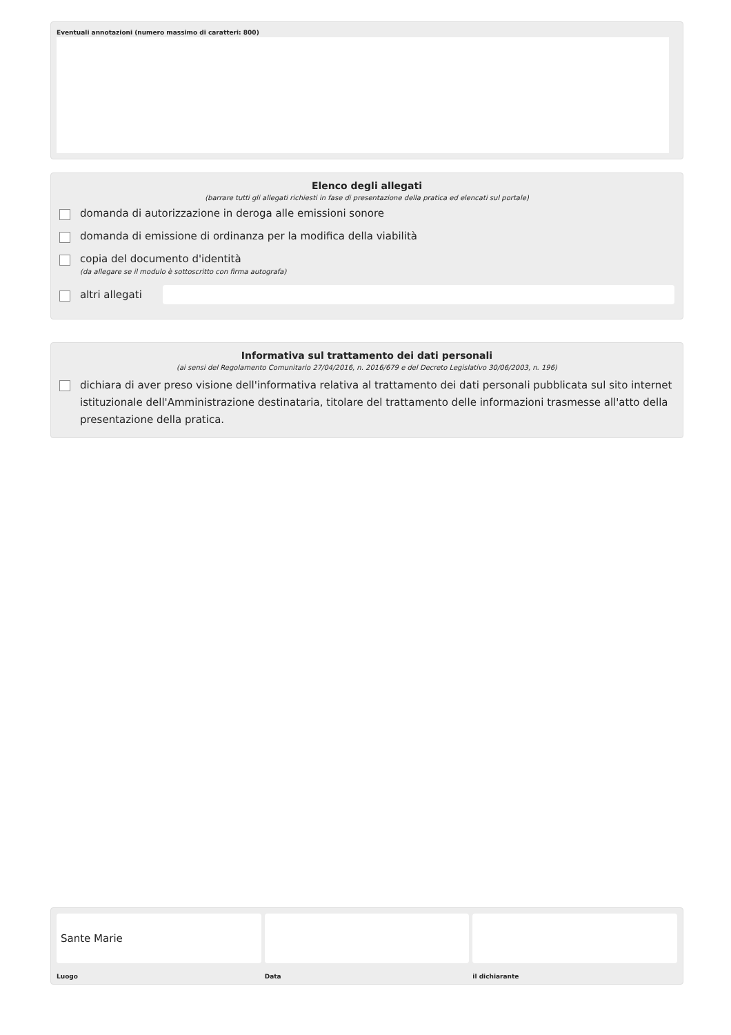Eventuali annotazioni (numero massimo di caratteri: 800)
Elenco degli allegati
(barrare tutti gli allegati richiesti in fase di presentazione della pratica ed elencati sul portale)
domanda di autorizzazione in deroga alle emissioni sonore
domanda di emissione di ordinanza per la modifica della viabilità
copia del documento d'identità
(da allegare se il modulo è sottoscritto con firma autografa)
altri allegati
Informativa sul trattamento dei dati personali
(ai sensi del Regolamento Comunitario 27/04/2016, n. 2016/679 e del Decreto Legislativo 30/06/2003, n. 196)
dichiara di aver preso visione dell'informativa relativa al trattamento dei dati personali pubblicata sul sito internet istituzionale dell'Amministrazione destinataria, titolare del trattamento delle informazioni trasmesse all'atto della presentazione della pratica.
Sante Marie
Luogo
Data il dichiarante